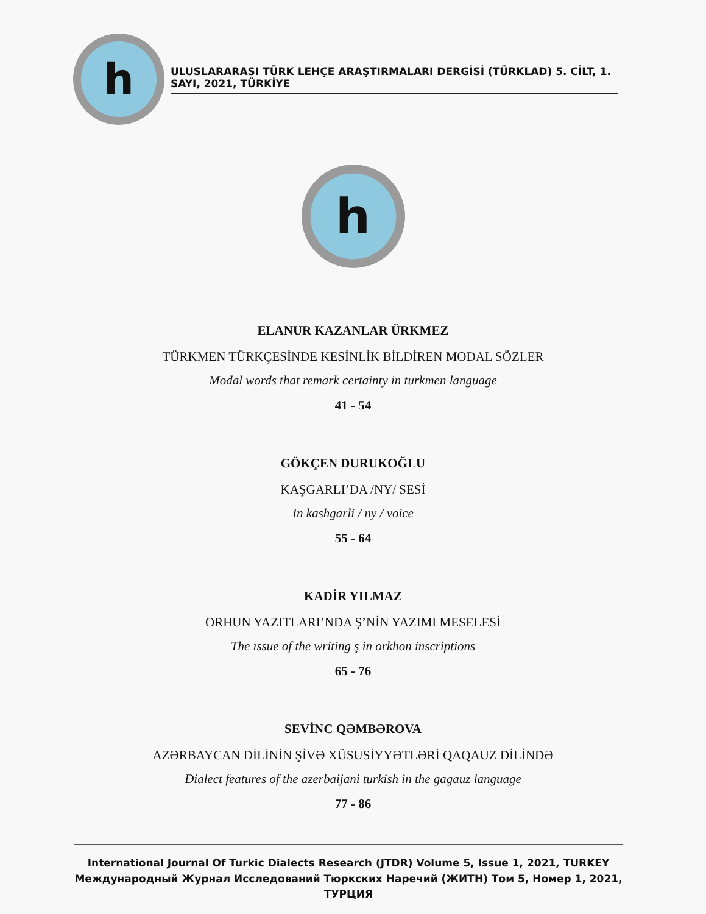h
ULUSLARARASI TÜRK LEHÇE ARAŞTIRMALARI DERGİSİ (TÜRKLAD) 5. CİLT, 1. SAYI, 2021, TÜRKİYE
h
ELANUR KAZANLAR ÜRKMEZ
TÜRKMEN TÜRKÇESİNDE KESİNLİK BİLDİREN MODAL SÖZLER
Modal words that remark certainty in turkmen language
41 - 54
GÖKÇEN DURUKOĞLU
KAŞGARLI’DA /NY/ SESİ
In kashgarli / ny / voice
55 - 64
KADİR YILMAZ
ORHUN YAZITLARI’NDA Ş’NİN YAZIMI MESELESİ
The ıssue of the writing ş in orkhon inscriptions
65 - 76
SEVİNC QƏMBƏROVA
AZƏRBAYCAN DİLİNİN ŞİVƏ XÜSUSİYYƏTLƏRİ QAQAUZ DİLİNDƏ
Dialect features of the azerbaijani turkish in the gagauz language
77 - 86
International Journal Of Turkic Dialects Research (JTDR) Volume 5, Issue 1, 2021, TURKEY
Международный Журнал Исследований Тюркских Наречий (ЖИТН) Том 5, Номер 1, 2021, ТУРЦИЯ